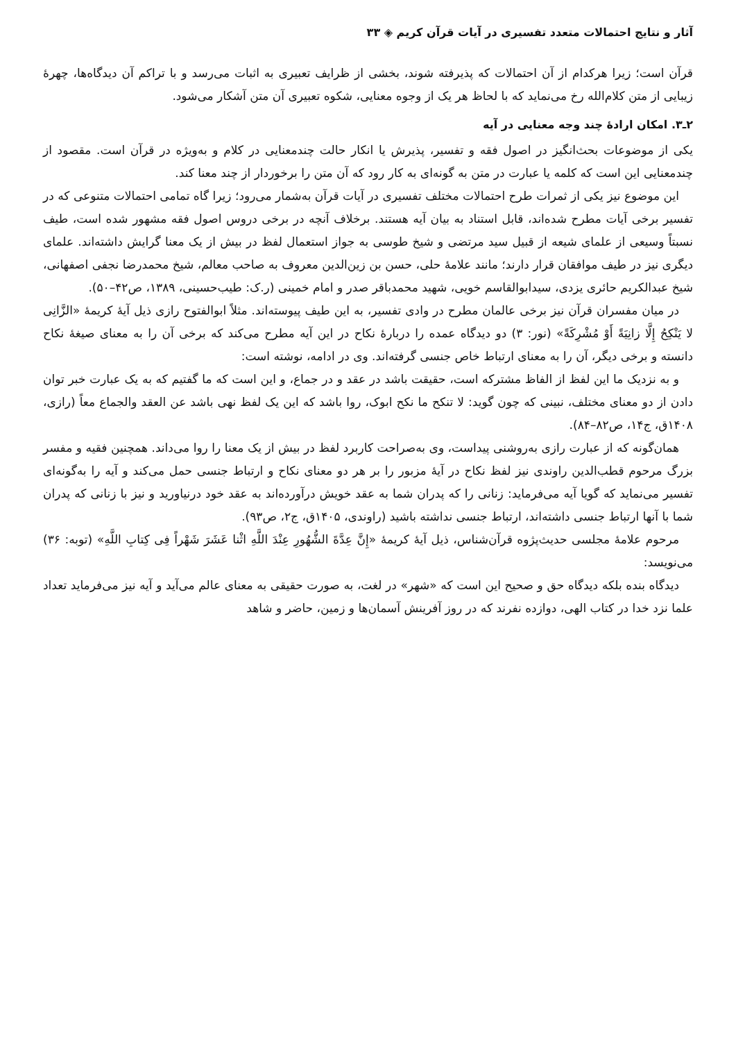آثار و نتایج احتمالات متعدد تفسیری در آیات قرآن کریم ◈ ۳۳
قرآن است؛ زیرا هرکدام از آن احتمالات که پذیرفته شوند، بخشی از ظرایف تعبیری به اثبات می‌رسد و با تراکم آن دیدگاه‌ها، چهرهٔ زیبایی از متن کلام‌الله رخ می‌نماید که با لحاظ هر یک از وجوه معنایی، شکوه تعبیری آن متن آشکار می‌شود.
۲ـ۳. امکان ارادهٔ چند وجه معنایی در آیه
یکی از موضوعات بحث‌انگیز در اصول فقه و تفسیر، پذیرش یا انکار حالت چندمعنایی در کلام و به‌ویژه در قرآن است. مقصود از چندمعنایی این است که کلمه یا عبارت در متن به گونه‌ای به کار رود که آن متن را برخوردار از چند معنا کند.
این موضوع نیز یکی از ثمرات طرح احتمالات مختلف تفسیری در آیات قرآن به‌شمار می‌رود؛ زیرا گاه تمامی احتمالات متنوعی که در تفسیر برخی آیات مطرح شده‌اند، قابل استناد به بیان آیه هستند. برخلاف آنچه در برخی دروس اصول فقه مشهور شده است، طیف نسبتاً وسیعی از علمای شیعه از قبیل سید مرتضی و شیخ طوسی به جواز استعمال لفظ در بیش از یک معنا گرایش داشته‌اند. علمای دیگری نیز در طیف موافقان قرار دارند؛ مانند علامهٔ حلی، حسن بن زین‌الدین معروف به صاحب معالم، شیخ محمدرضا نجفی اصفهانی، شیخ عبدالکریم حائری یزدی، سیدابوالقاسم خویی، شهید محمدباقر صدر و امام خمینی (ر.ک: طیب‌حسینی، ۱۳۸۹، ص۴۲–۵۰).
در میان مفسران قرآن نیز برخی عالمان مطرح در وادی تفسیر، به این طیف پیوسته‌اند. مثلاً ابوالفتوح رازی ذیل آیهٔ کریمهٔ «الزَّانِی لا یَنْکِحُ إِلَّا زانِیَةً أَوْ مُشْرِکَةً» (نور: ۳) دو دیدگاه عمده را دربارهٔ نکاح در این آیه مطرح می‌کند که برخی آن را به معنای صیغهٔ نکاح دانسته و برخی دیگر، آن را به معنای ارتباط خاص جنسی گرفته‌اند. وی در ادامه، نوشته است:
و به نزدیک ما این لفظ از الفاظ مشترکه است، حقیقت باشد در عقد و در جماع، و این است که ما گفتیم که به یک عبارت خبر توان دادن از دو معنای مختلف، نبینی که چون گوید: لا تنکح ما نکح ابوک، روا باشد که این یک لفظ نهی باشد عن العقد والجماع معاً (رازی، ۱۴۰۸ق، ج۱۴، ص۸۲–۸۴).
همان‌گونه که از عبارت رازی به‌روشنی پیداست، وی به‌صراحت کاربرد لفظ در بیش از یک معنا را روا می‌داند. همچنین فقیه و مفسر بزرگ مرحوم قطب‌الدین راوندی نیز لفظ نکاح در آیهٔ مزبور را بر هر دو معنای نکاح و ارتباط جنسی حمل می‌کند و آیه را به‌گونه‌ای تفسیر می‌نماید که گویا آیه می‌فرماید: زنانی را که پدران شما به عقد خویش درآورده‌اند به عقد خود درنیاورید و نیز با زنانی که پدران شما با آنها ارتباط جنسی داشته‌اند، ارتباط جنسی نداشته باشید (راوندی، ۱۴۰۵ق، ج۲، ص۹۳).
مرحوم علامهٔ مجلسی حدیث‌پژوه قرآن‌شناس، ذیل آیهٔ کریمهٔ «إِنَّ عِدَّةَ الشُّهُورِ عِنْدَ اللَّهِ اثْنا عَشَرَ شَهْراً فِی کِتابِ اللَّهِ» (توبه: ۳۶) می‌نویسد:
دیدگاه بنده بلکه دیدگاه حق و صحیح این است که «شهر» در لغت، به صورت حقیقی به معنای عالم می‌آید و آیه نیز می‌فرماید تعداد علما نزد خدا در کتاب الهی، دوازده نفرند که در روز آفرینش آسمان‌ها و زمین، حاضر و شاهد